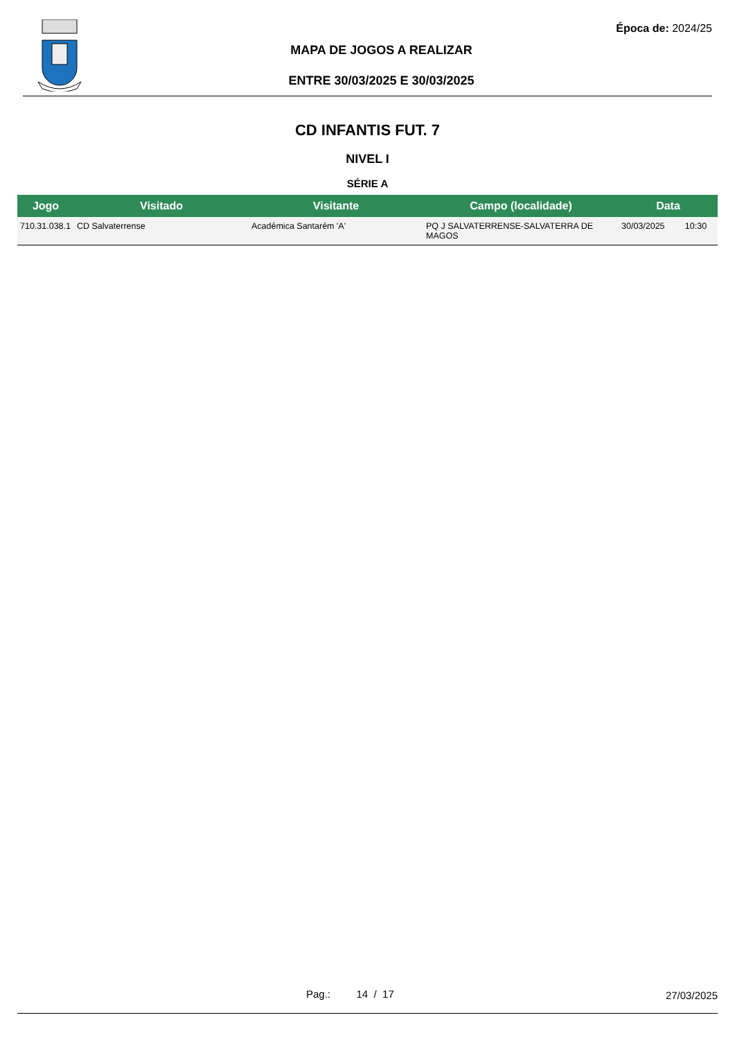Época de: 2024/25
MAPA DE JOGOS A REALIZAR
ENTRE 30/03/2025 E 30/03/2025
CD INFANTIS FUT. 7
NIVEL I
SÉRIE A
| Jogo | Visitado | Visitante | Campo (localidade) | Data | |
| --- | --- | --- | --- | --- | --- |
| 710.31.038.1 | CD Salvaterrense | Académica Santarém 'A' | PQ J SALVATERRENSE-SALVATERRA DE MAGOS | 30/03/2025 | 10:30 |
Pag.: 14 / 17 27/03/2025